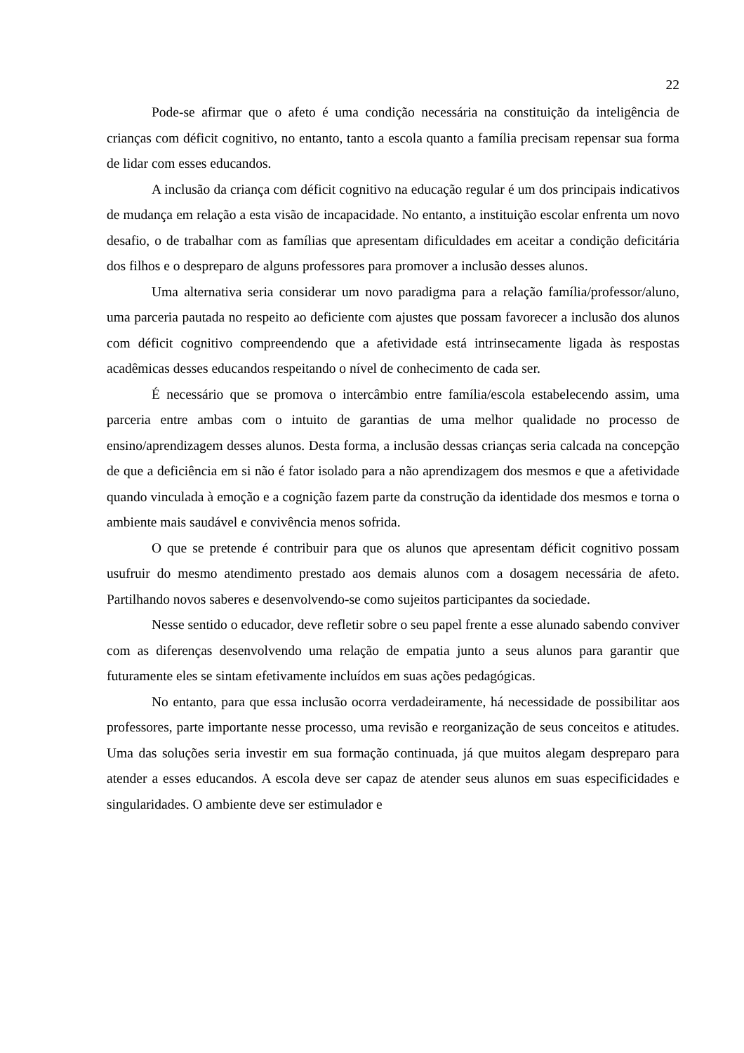22
Pode-se afirmar que o afeto é uma condição necessária na constituição da inteligência de crianças com déficit cognitivo, no entanto, tanto a escola quanto a família precisam repensar sua forma de lidar com esses educandos.
A inclusão da criança com déficit cognitivo na educação regular é um dos principais indicativos de mudança em relação a esta visão de incapacidade. No entanto, a instituição escolar enfrenta um novo desafio, o de trabalhar com as famílias que apresentam dificuldades em aceitar a condição deficitária dos filhos e o despreparo de alguns professores para promover a inclusão desses alunos.
Uma alternativa seria considerar um novo paradigma para a relação família/professor/aluno, uma parceria pautada no respeito ao deficiente com ajustes que possam favorecer a inclusão dos alunos com déficit cognitivo compreendendo que a afetividade está intrinsecamente ligada às respostas acadêmicas desses educandos respeitando o nível de conhecimento de cada ser.
É necessário que se promova o intercâmbio entre família/escola estabelecendo assim, uma parceria entre ambas com o intuito de garantias de uma melhor qualidade no processo de ensino/aprendizagem desses alunos. Desta forma, a inclusão dessas crianças seria calcada na concepção de que a deficiência em si não é fator isolado para a não aprendizagem dos mesmos e que a afetividade quando vinculada à emoção e a cognição fazem parte da construção da identidade dos mesmos e torna o ambiente mais saudável e convivência menos sofrida.
O que se pretende é contribuir para que os alunos que apresentam déficit cognitivo possam usufruir do mesmo atendimento prestado aos demais alunos com a dosagem necessária de afeto. Partilhando novos saberes e desenvolvendo-se como sujeitos participantes da sociedade.
Nesse sentido o educador, deve refletir sobre o seu papel frente a esse alunado sabendo conviver com as diferenças desenvolvendo uma relação de empatia junto a seus alunos para garantir que futuramente eles se sintam efetivamente incluídos em suas ações pedagógicas.
No entanto, para que essa inclusão ocorra verdadeiramente, há necessidade de possibilitar aos professores, parte importante nesse processo, uma revisão e reorganização de seus conceitos e atitudes. Uma das soluções seria investir em sua formação continuada, já que muitos alegam despreparo para atender a esses educandos. A escola deve ser capaz de atender seus alunos em suas especificidades e singularidades. O ambiente deve ser estimulador e